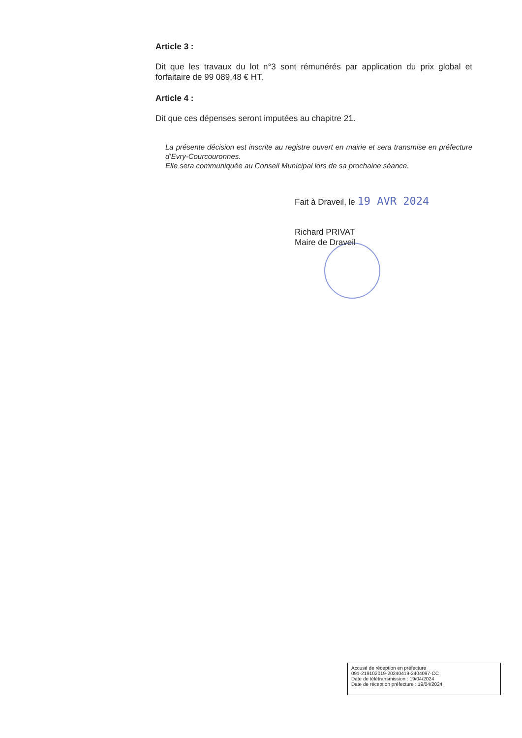Article 3 :
Dit que les travaux du lot n°3 sont rémunérés par application du prix global et forfaitaire de 99 089,48 € HT.
Article 4 :
Dit que ces dépenses seront imputées au chapitre 21.
La présente décision est inscrite au registre ouvert en mairie et sera transmise en préfecture d’Evry-Courcouronnes.
Elle sera communiquée au Conseil Municipal lors de sa prochaine séance.
Fait à Draveil, le 19 AVR 2024
Richard PRIVAT
Maire de Draveil
Accusé de réception en préfecture
091-219102019-20240419-2404097-CC
Date de télétransmission : 19/04/2024
Date de réception préfecture : 19/04/2024